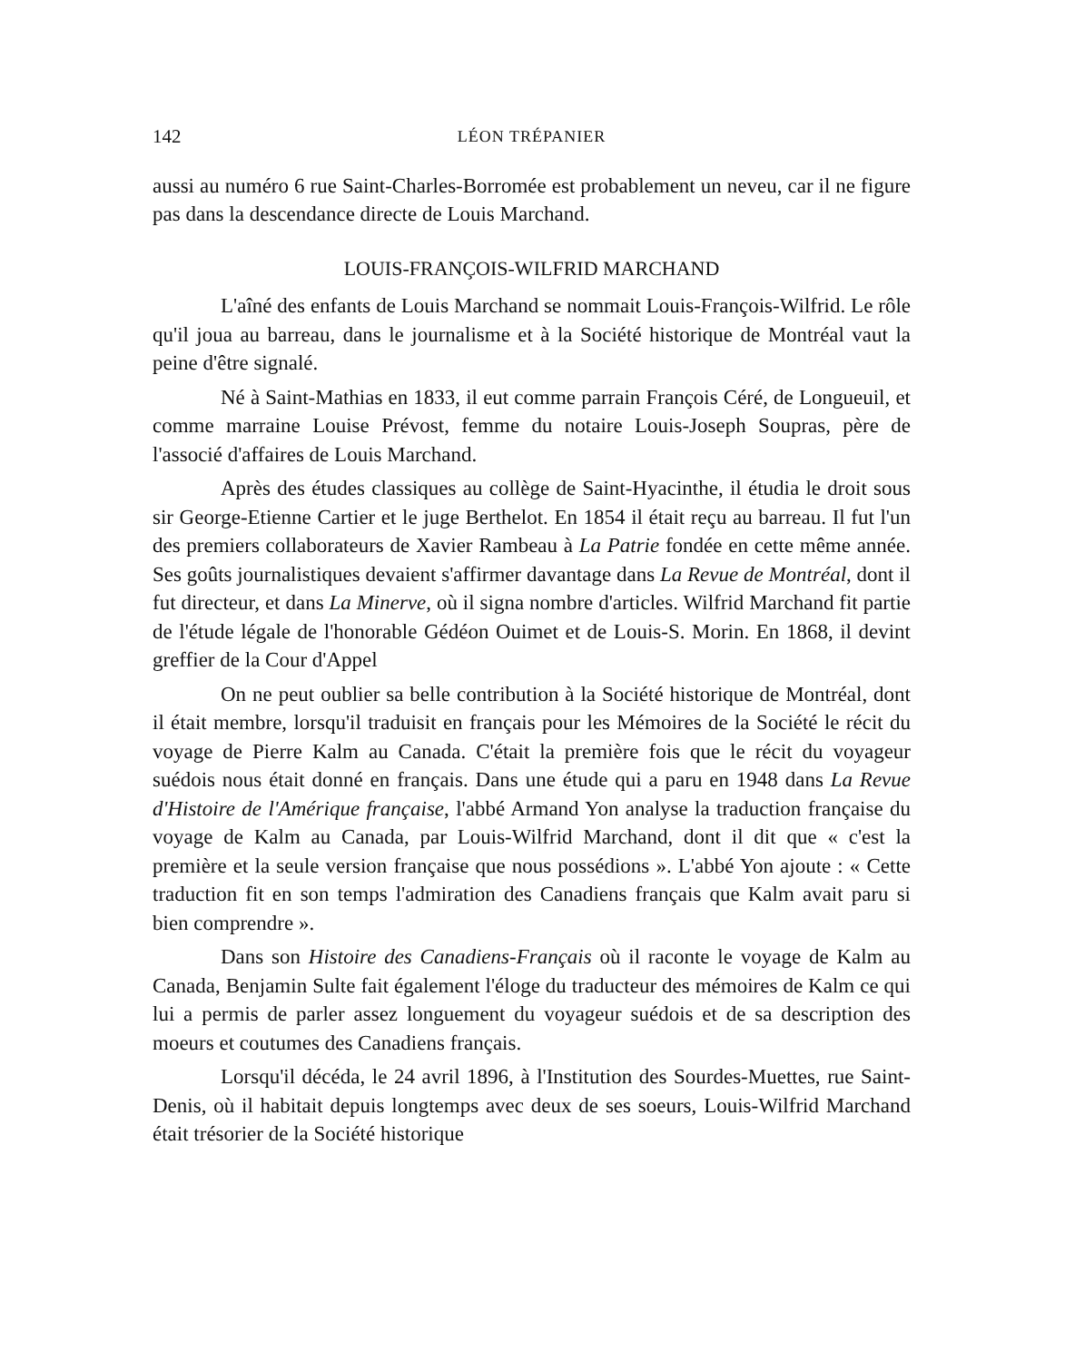142 LÉON TRÉPANIER
aussi au numéro 6 rue Saint-Charles-Borromée est probablement un neveu, car il ne figure pas dans la descendance directe de Louis Marchand.
LOUIS-FRANÇOIS-WILFRID MARCHAND
L'aîné des enfants de Louis Marchand se nommait Louis-François-Wilfrid. Le rôle qu'il joua au barreau, dans le journalisme et à la Société historique de Montréal vaut la peine d'être signalé.
Né à Saint-Mathias en 1833, il eut comme parrain François Céré, de Longueuil, et comme marraine Louise Prévost, femme du notaire Louis-Joseph Soupras, père de l'associé d'affaires de Louis Marchand.
Après des études classiques au collège de Saint-Hyacinthe, il étudia le droit sous sir George-Etienne Cartier et le juge Berthelot. En 1854 il était reçu au barreau. Il fut l'un des premiers collaborateurs de Xavier Rambeau à La Patrie fondée en cette même année. Ses goûts journalistiques devaient s'affirmer davantage dans La Revue de Montréal, dont il fut directeur, et dans La Minerve, où il signa nombre d'articles. Wilfrid Marchand fit partie de l'étude légale de l'honorable Gédéon Ouimet et de Louis-S. Morin. En 1868, il devint greffier de la Cour d'Appel
On ne peut oublier sa belle contribution à la Société historique de Montréal, dont il était membre, lorsqu'il traduisit en français pour les Mémoires de la Société le récit du voyage de Pierre Kalm au Canada. C'était la première fois que le récit du voyageur suédois nous était donné en français. Dans une étude qui a paru en 1948 dans La Revue d'Histoire de l'Amérique française, l'abbé Armand Yon analyse la traduction française du voyage de Kalm au Canada, par Louis-Wilfrid Marchand, dont il dit que « c'est la première et la seule version française que nous possédions ». L'abbé Yon ajoute : « Cette traduction fit en son temps l'admiration des Canadiens français que Kalm avait paru si bien comprendre ».
Dans son Histoire des Canadiens-Français où il raconte le voyage de Kalm au Canada, Benjamin Sulte fait également l'éloge du traducteur des mémoires de Kalm ce qui lui a permis de parler assez longuement du voyageur suédois et de sa description des moeurs et coutumes des Canadiens français.
Lorsqu'il décéda, le 24 avril 1896, à l'Institution des Sourdes-Muettes, rue Saint-Denis, où il habitait depuis longtemps avec deux de ses soeurs, Louis-Wilfrid Marchand était trésorier de la Société historique